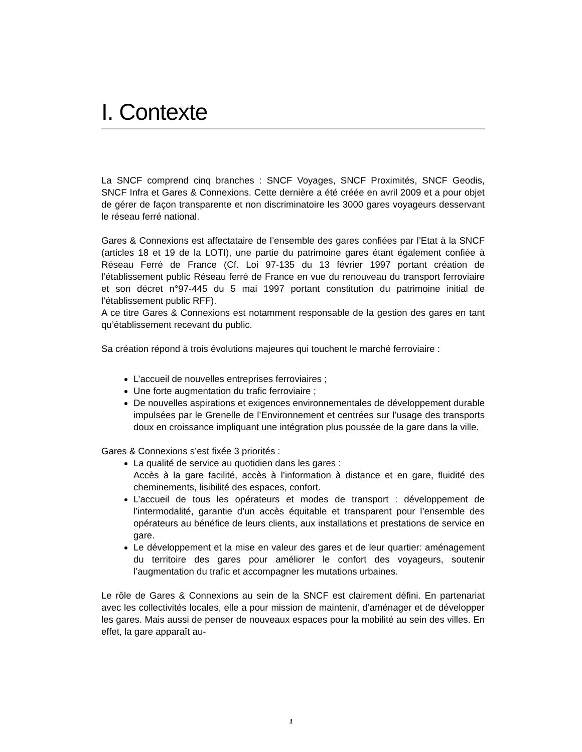I. Contexte
La SNCF comprend cinq branches : SNCF Voyages, SNCF Proximités, SNCF Geodis, SNCF Infra et Gares & Connexions. Cette dernière a été créée en avril 2009 et a pour objet de gérer de façon transparente et non discriminatoire les 3000 gares voyageurs desservant le réseau ferré national.
Gares & Connexions est affectataire de l’ensemble des gares confiées par l’Etat à la SNCF (articles 18 et 19 de la LOTI), une partie du patrimoine gares étant également confiée à Réseau Ferré de France (Cf. Loi 97-135 du 13 février 1997 portant création de l’établissement public Réseau ferré de France en vue du renouveau du transport ferroviaire et son décret n°97-445 du 5 mai 1997 portant constitution du patrimoine initial de l’établissement public RFF).
A ce titre Gares & Connexions est notamment responsable de la gestion des gares en tant qu’établissement recevant du public.
Sa création répond à trois évolutions majeures qui touchent le marché ferroviaire :
L’accueil de nouvelles entreprises ferroviaires ;
Une forte augmentation du trafic ferroviaire ;
De nouvelles aspirations et exigences environnementales de développement durable impulsées par le Grenelle de l’Environnement et centrées sur l’usage des transports doux en croissance impliquant une intégration plus poussée de la gare dans la ville.
Gares & Connexions s’est fixée 3 priorités :
La qualité de service au quotidien dans les gares :
Accès à la gare facilité, accès à l’information à distance et en gare, fluidité des cheminements, lisibilité des espaces, confort.
L’accueil de tous les opérateurs et modes de transport : développement de l’intermodalité, garantie d’un accès équitable et transparent pour l’ensemble des opérateurs au bénéfice de leurs clients, aux installations et prestations de service en gare.
Le développement et la mise en valeur des gares et de leur quartier: aménagement du territoire des gares pour améliorer le confort des voyageurs, soutenir l’augmentation du trafic et accompagner les mutations urbaines.
Le rôle de Gares & Connexions au sein de la SNCF est clairement défini. En partenariat avec les collectivités locales, elle a pour mission de maintenir, d’aménager et de développer les gares. Mais aussi de penser de nouveaux espaces pour la mobilité au sein des villes. En effet, la gare apparaît au-
1